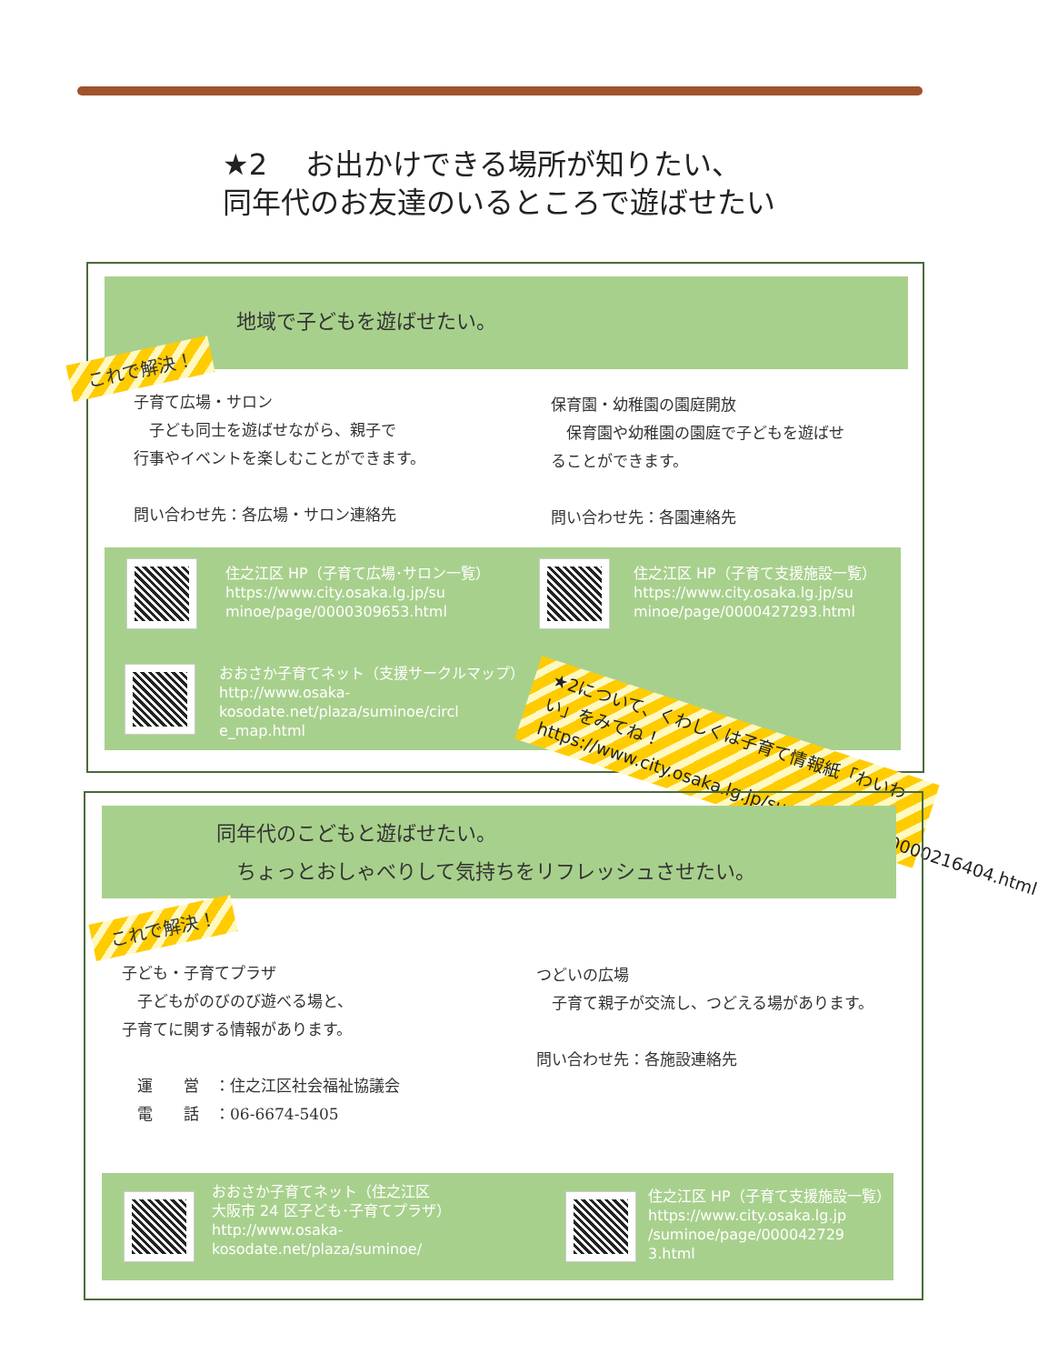★2　 お出かけできる場所が知りたい、
同年代のお友達のいるところで遊ばせたい
地域で子どもを遊ばせたい。
これで解決！
子育て広場・サロン
　子ども同士を遊ばせながら、親子で
行事やイベントを楽しむことができます。
問い合わせ先：各広場・サロン連絡先
保育園・幼稚園の園庭開放
　保育園や幼稚園の園庭で子どもを遊ばせ
ることができます。
問い合わせ先：各園連絡先
住之江区 HP（子育て広場･サロン一覧）
https://www.city.osaka.lg.jp/su
minoe/page/0000309653.html
住之江区 HP（子育て支援施設一覧）
https://www.city.osaka.lg.jp/su
minoe/page/0000427293.html
おおさか子育てネット（支援サークルマップ）
http://www.osaka-
kosodate.net/plaza/suminoe/circl
e_map.html
★2について、くわしくは子育て情報紙「わいわい」をみてね！
https://www.city.osaka.lg.jp/suminoe/page/0000216404.html
同年代のこどもと遊ばせたい。
　ちょっとおしゃべりして気持ちをリフレッシュさせたい。
これで解決！
子ども・子育てプラザ
　子どもがのびのび遊べる場と、
子育てに関する情報があります。
　運　　営　：住之江区社会福祉協議会
　電　　話　：06-6674-5405
つどいの広場
　子育て親子が交流し、つどえる場があります。
問い合わせ先：各施設連絡先
おおさか子育てネット（住之江区
大阪市 24 区子ども･子育てプラザ）
http://www.osaka-
kosodate.net/plaza/suminoe/
住之江区 HP（子育て支援施設一覧）
https://www.city.osaka.lg.jp
/suminoe/page/000042729
3.html